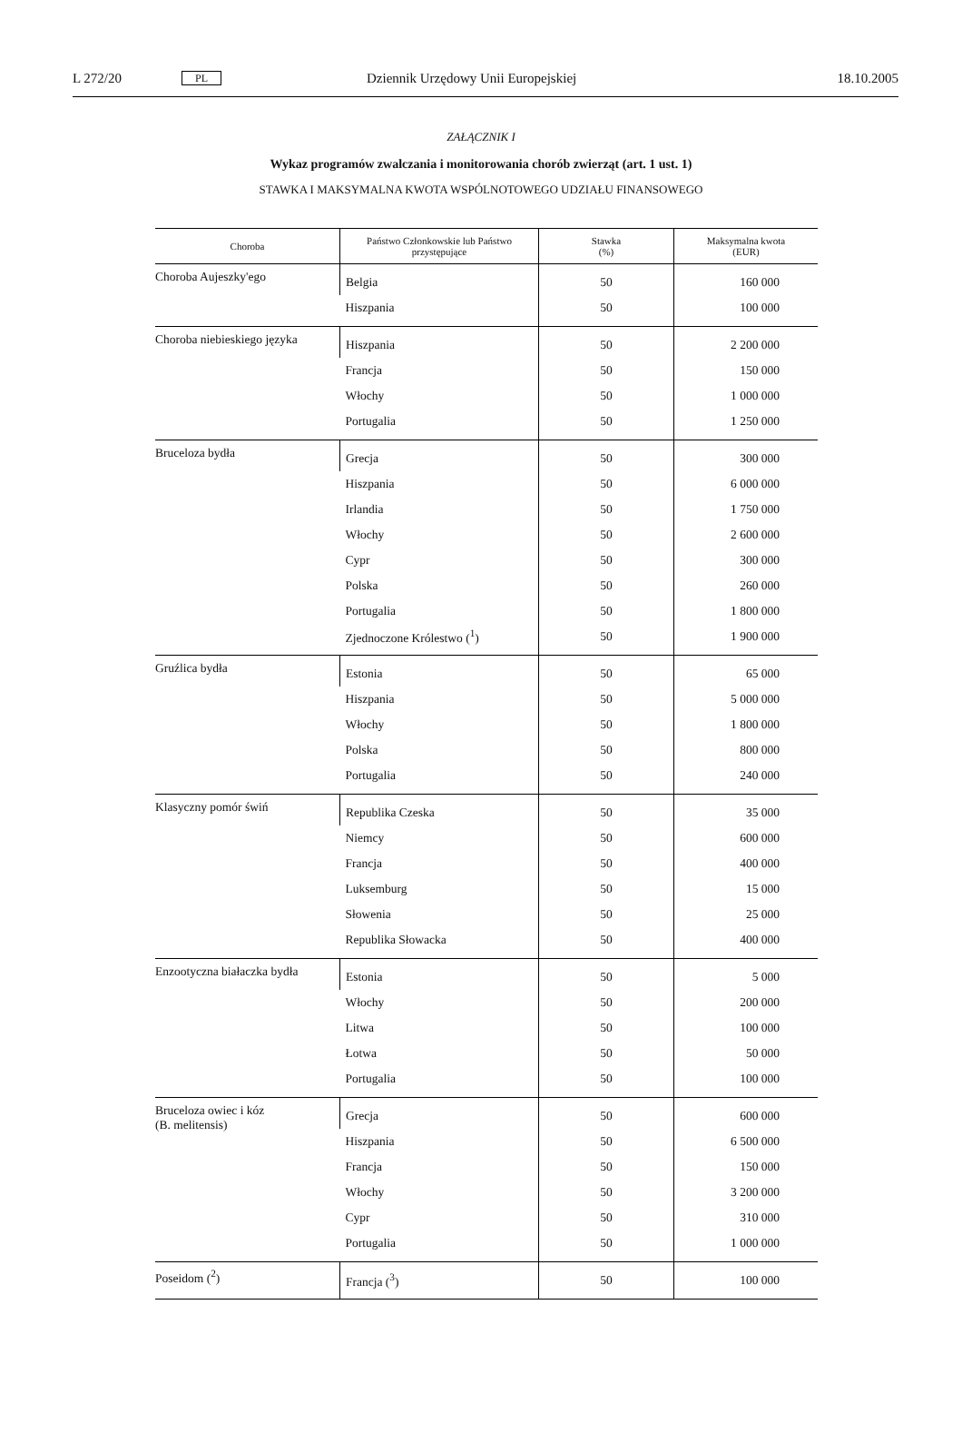L 272/20 PL Dziennik Urzędowy Unii Europejskiej 18.10.2005
ZAŁĄCZNIK I
Wykaz programów zwalczania i monitorowania chorób zwierząt (art. 1 ust. 1)
STAWKA I MAKSYMALNA KWOTA WSPÓLNOTOWEGO UDZIAŁU FINANSOWEGO
| Choroba | Państwo Członkowskie lub Państwo przystępujące | Stawka (%) | Maksymalna kwota (EUR) |
| --- | --- | --- | --- |
| Choroba Aujeszky'ego | Belgia | 50 | 160 000 |
| | Hiszpania | 50 | 100 000 |
| Choroba niebieskiego języka | Hiszpania | 50 | 2 200 000 |
| | Francja | 50 | 150 000 |
| | Włochy | 50 | 1 000 000 |
| | Portugalia | 50 | 1 250 000 |
| Bruceloza bydła | Grecja | 50 | 300 000 |
| | Hiszpania | 50 | 6 000 000 |
| | Irlandia | 50 | 1 750 000 |
| | Włochy | 50 | 2 600 000 |
| | Cypr | 50 | 300 000 |
| | Polska | 50 | 260 000 |
| | Portugalia | 50 | 1 800 000 |
| | Zjednoczone Królestwo (<sup>1</sup>) | 50 | 1 900 000 |
| Gruźlica bydła | Estonia | 50 | 65 000 |
| | Hiszpania | 50 | 5 000 000 |
| | Włochy | 50 | 1 800 000 |
| | Polska | 50 | 800 000 |
| | Portugalia | 50 | 240 000 |
| Klasyczny pomór świń | Republika Czeska | 50 | 35 000 |
| | Niemcy | 50 | 600 000 |
| | Francja | 50 | 400 000 |
| | Luksemburg | 50 | 15 000 |
| | Słowenia | 50 | 25 000 |
| | Republika Słowacka | 50 | 400 000 |
| Enzootyczna białaczka bydła | Estonia | 50 | 5 000 |
| | Włochy | 50 | 200 000 |
| | Litwa | 50 | 100 000 |
| | Łotwa | 50 | 50 000 |
| | Portugalia | 50 | 100 000 |
| Bruceloza owiec i kóz (B. melitensis) | Grecja | 50 | 600 000 |
| | Hiszpania | 50 | 6 500 000 |
| | Francja | 50 | 150 000 |
| | Włochy | 50 | 3 200 000 |
| | Cypr | 50 | 310 000 |
| | Portugalia | 50 | 1 000 000 |
| Poseidom (<sup>2</sup>) | Francja (<sup>3</sup>) | 50 | 100 000 |